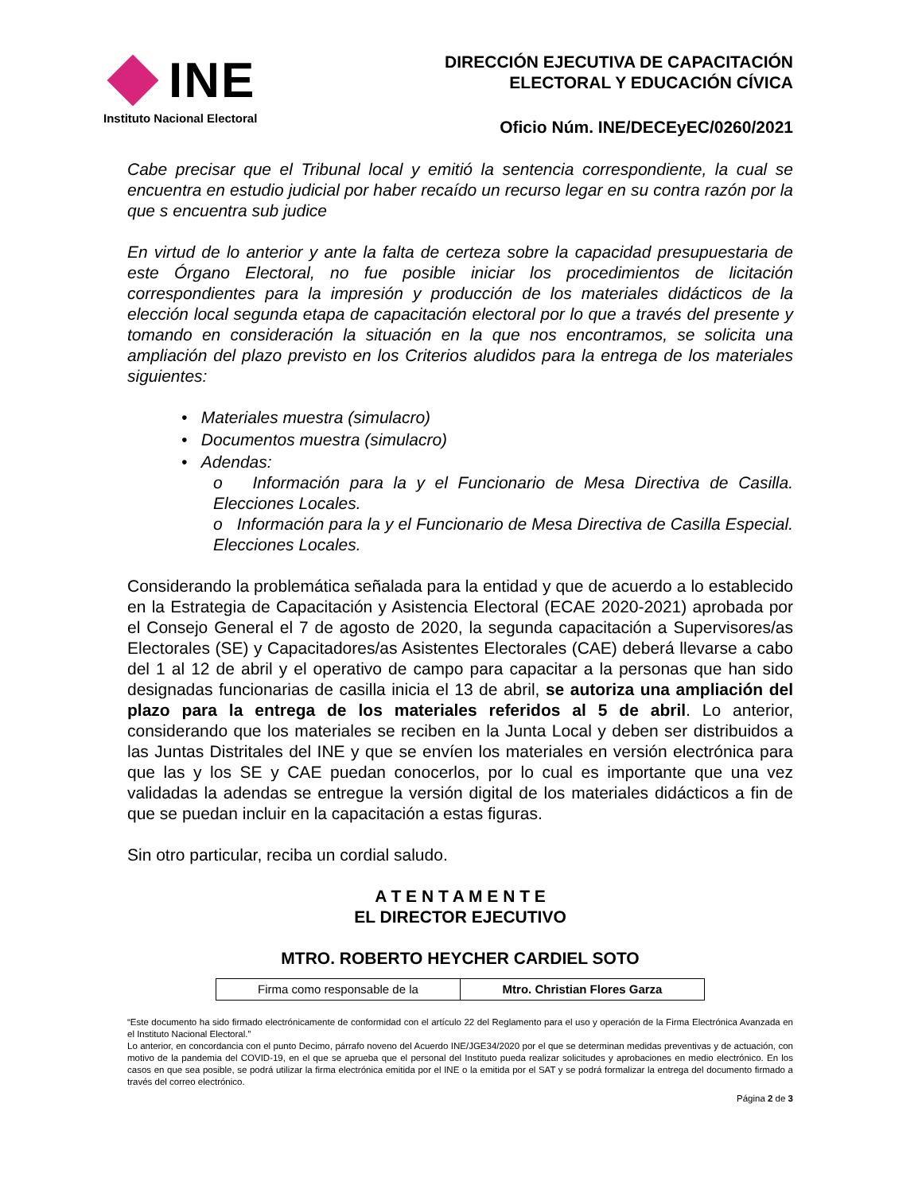INE
Instituto Nacional Electoral
DIRECCIÓN EJECUTIVA DE CAPACITACIÓN
ELECTORAL Y EDUCACIÓN CÍVICA
Oficio Núm. INE/DECEyEC/0260/2021
Cabe precisar que el Tribunal local y emitió la sentencia correspondiente, la cual se encuentra en estudio judicial por haber recaído un recurso legar en su contra razón por la que s encuentra sub judice
En virtud de lo anterior y ante la falta de certeza sobre la capacidad presupuestaria de este Órgano Electoral, no fue posible iniciar los procedimientos de licitación correspondientes para la impresión y producción de los materiales didácticos de la elección local segunda etapa de capacitación electoral por lo que a través del presente y tomando en consideración la situación en la que nos encontramos, se solicita una ampliación del plazo previsto en los Criterios aludidos para la entrega de los materiales siguientes:
• Materiales muestra (simulacro)
• Documentos muestra (simulacro)
• Adendas:
o Información para la y el Funcionario de Mesa Directiva de Casilla. Elecciones Locales.
o Información para la y el Funcionario de Mesa Directiva de Casilla Especial. Elecciones Locales.
Considerando la problemática señalada para la entidad y que de acuerdo a lo establecido en la Estrategia de Capacitación y Asistencia Electoral (ECAE 2020-2021) aprobada por el Consejo General el 7 de agosto de 2020, la segunda capacitación a Supervisores/as Electorales (SE) y Capacitadores/as Asistentes Electorales (CAE) deberá llevarse a cabo del 1 al 12 de abril y el operativo de campo para capacitar a la personas que han sido designadas funcionarias de casilla inicia el 13 de abril, se autoriza una ampliación del plazo para la entrega de los materiales referidos al 5 de abril. Lo anterior, considerando que los materiales se reciben en la Junta Local y deben ser distribuidos a las Juntas Distritales del INE y que se envíen los materiales en versión electrónica para que las y los SE y CAE puedan conocerlos, por lo cual es importante que una vez validadas la adendas se entregue la versión digital de los materiales didácticos a fin de que se puedan incluir en la capacitación a estas figuras.
Sin otro particular, reciba un cordial saludo.
A T E N T A M E N T E
EL DIRECTOR EJECUTIVO
MTRO. ROBERTO HEYCHER CARDIEL SOTO
| Firma como responsable de la | Mtro. Christian Flores Garza |
“Este documento ha sido firmado electrónicamente de conformidad con el artículo 22 del Reglamento para el uso y operación de la Firma Electrónica Avanzada en el Instituto Nacional Electoral.”
Lo anterior, en concordancia con el punto Decimo, párrafo noveno del Acuerdo INE/JGE34/2020 por el que se determinan medidas preventivas y de actuación, con motivo de la pandemia del COVID-19, en el que se aprueba que el personal del Instituto pueda realizar solicitudes y aprobaciones en medio electrónico. En los casos en que sea posible, se podrá utilizar la firma electrónica emitida por el INE o la emitida por el SAT y se podrá formalizar la entrega del documento firmado a través del correo electrónico.
Página 2 de 3